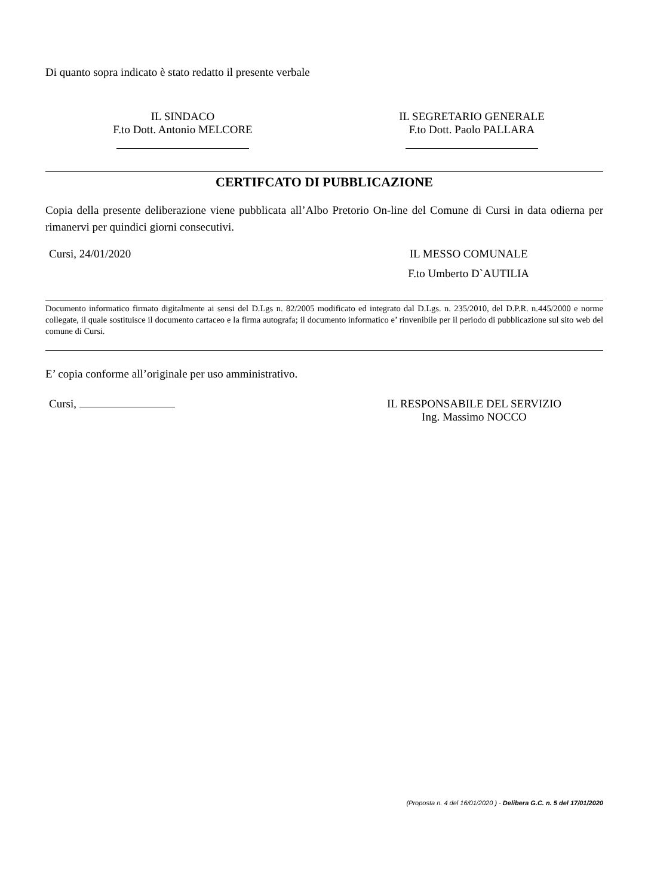Di quanto sopra indicato è stato redatto il presente verbale
IL SINDACO
F.to Dott. Antonio MELCORE
IL SEGRETARIO GENERALE
F.to Dott. Paolo PALLARA
CERTIFCATO DI PUBBLICAZIONE
Copia della presente deliberazione viene pubblicata all’Albo Pretorio On-line del Comune di Cursi in data odierna per rimanervi per quindici giorni consecutivi.
Cursi, 24/01/2020 IL MESSO COMUNALE
F.to Umberto D`AUTILIA
Documento informatico firmato digitalmente ai sensi del D.Lgs n. 82/2005 modificato ed integrato dal D.Lgs. n. 235/2010, del D.P.R. n.445/2000 e norme collegate, il quale sostituisce il documento cartaceo e la firma autografa; il documento informatico e’ rinvenibile per il periodo di pubblicazione sul sito web del comune di Cursi.
E’ copia conforme all’originale per uso amministrativo.
Cursi, IL RESPONSABILE DEL SERVIZIO
Ing. Massimo NOCCO
(Proposta n. 4 del 16/01/2020 ) - Delibera G.C. n. 5 del 17/01/2020